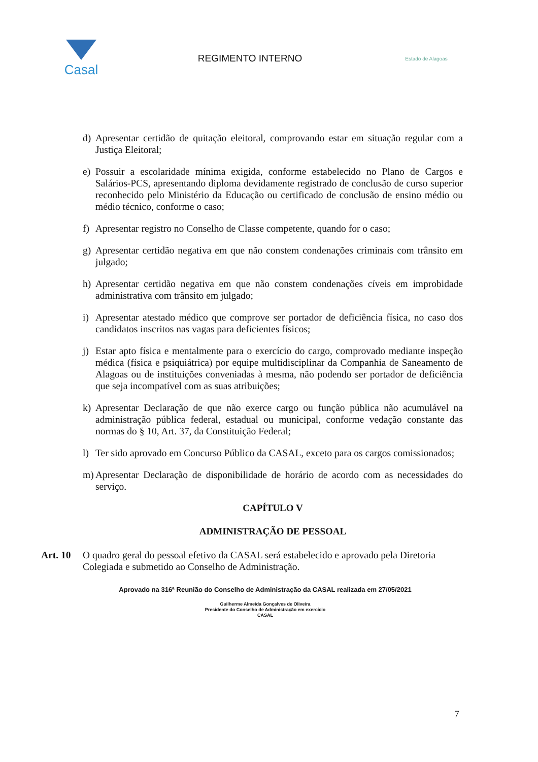Casal
REGIMENTO INTERNO
Estado de Alagoas
d) Apresentar certidão de quitação eleitoral, comprovando estar em situação regular com a Justiça Eleitoral;
e) Possuir a escolaridade mínima exigida, conforme estabelecido no Plano de Cargos e Salários-PCS, apresentando diploma devidamente registrado de conclusão de curso superior reconhecido pelo Ministério da Educação ou certificado de conclusão de ensino médio ou médio técnico, conforme o caso;
f) Apresentar registro no Conselho de Classe competente, quando for o caso;
g) Apresentar certidão negativa em que não constem condenações criminais com trânsito em julgado;
h) Apresentar certidão negativa em que não constem condenações cíveis em improbidade administrativa com trânsito em julgado;
i) Apresentar atestado médico que comprove ser portador de deficiência física, no caso dos candidatos inscritos nas vagas para deficientes físicos;
j) Estar apto física e mentalmente para o exercício do cargo, comprovado mediante inspeção médica (física e psiquiátrica) por equipe multidisciplinar da Companhia de Saneamento de Alagoas ou de instituições conveniadas à mesma, não podendo ser portador de deficiência que seja incompatível com as suas atribuições;
k) Apresentar Declaração de que não exerce cargo ou função pública não acumulável na administração pública federal, estadual ou municipal, conforme vedação constante das normas do § 10, Art. 37, da Constituição Federal;
l) Ter sido aprovado em Concurso Público da CASAL, exceto para os cargos comissionados;
m) Apresentar Declaração de disponibilidade de horário de acordo com as necessidades do serviço.
CAPÍTULO V
ADMINISTRAÇÃO DE PESSOAL
Art. 10 O quadro geral do pessoal efetivo da CASAL será estabelecido e aprovado pela Diretoria Colegiada e submetido ao Conselho de Administração.
Aprovado na 316ª Reunião do Conselho de Administração da CASAL realizada em 27/05/2021
Guilherme Almeida Gonçalves de Oliveira
Presidente do Conselho de Administração em exercício
CASAL
7